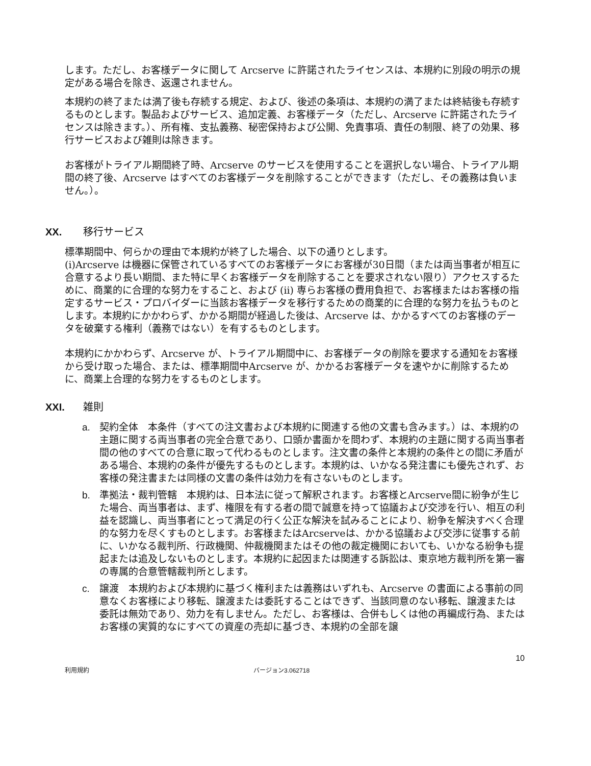します。ただし、お客様データに関して Arcserve に許諾されたライセンスは、本規約に別段の明示の規定がある場合を除き、返還されません。
本規約の終了または満了後も存続する規定、および、後述の条項は、本規約の満了または終結後も存続するものとします。製品およびサービス、追加定義、お客様データ（ただし、Arcserve に許諾されたライセンスは除きます。）、所有権、支払義務、秘密保持および公開、免責事項、責任の制限、終了の効果、移行サービスおよび雑則は除きます。
お客様がトライアル期間終了時、Arcserve のサービスを使用することを選択しない場合、トライアル期間の終了後、Arcserve はすべてのお客様データを削除することができます（ただし、その義務は負いません。）。
XX. 移行サービス
標準期間中、何らかの理由で本規約が終了した場合、以下の通りとします。
(i)Arcserve は機器に保管されているすべてのお客様データにお客様が30日間（または両当事者が相互に合意するより長い期間、また特に早くお客様データを削除することを要求されない限り）アクセスするために、商業的に合理的な努力をすること、および (ii) 専らお客様の費用負担で、お客様またはお客様の指定するサービス・プロバイダーに当該お客様データを移行するための商業的に合理的な努力を払うものとします。本規約にかかわらず、かかる期間が経過した後は、Arcserve は、かかるすべてのお客様のデータを破棄する権利（義務ではない）を有するものとします。
本規約にかかわらず、Arcserve が、トライアル期間中に、お客様データの削除を要求する通知をお客様から受け取った場合、または、標準期間中Arcserve が、かかるお客様データを速やかに削除するために、商業上合理的な努力をするものとします。
XXI. 雑則
a. 契約全体　本条件（すべての注文書および本規約に関連する他の文書も含みます。）は、本規約の主題に関する両当事者の完全合意であり、口頭か書面かを問わず、本規約の主題に関する両当事者間の他のすべての合意に取って代わるものとします。注文書の条件と本規約の条件との間に矛盾がある場合、本規約の条件が優先するものとします。本規約は、いかなる発注書にも優先されず、お客様の発注書または同様の文書の条件は効力を有さないものとします。
b. 準拠法・裁判管轄　本規約は、日本法に従って解釈されます。お客様とArcserve間に紛争が生じた場合、両当事者は、まず、権限を有する者の間で誠意を持って協議および交渉を行い、相互の利益を認識し、両当事者にとって満足の行く公正な解決を試みることにより、紛争を解決すべく合理的な努力を尽くすものとします。お客様またはArcserveは、かかる協議および交渉に従事する前に、いかなる裁判所、行政機関、仲裁機関またはその他の裁定機関においても、いかなる紛争も提起または追及しないものとします。本規約に起因または関連する訴訟は、東京地方裁判所を第一審の専属的合意管轄裁判所とします。
c. 譲渡　本規約および本規約に基づく権利または義務はいずれも、Arcserve の書面による事前の同意なくお客様により移転、譲渡または委託することはできず、当該同意のない移転、譲渡または委託は無効であり、効力を有しません。ただし、お客様は、合併もしくは他の再編成行為、またはお客様の実質的なにすべての資産の売却に基づき、本規約の全部を譲
10
利用規約 バージョン3.062718